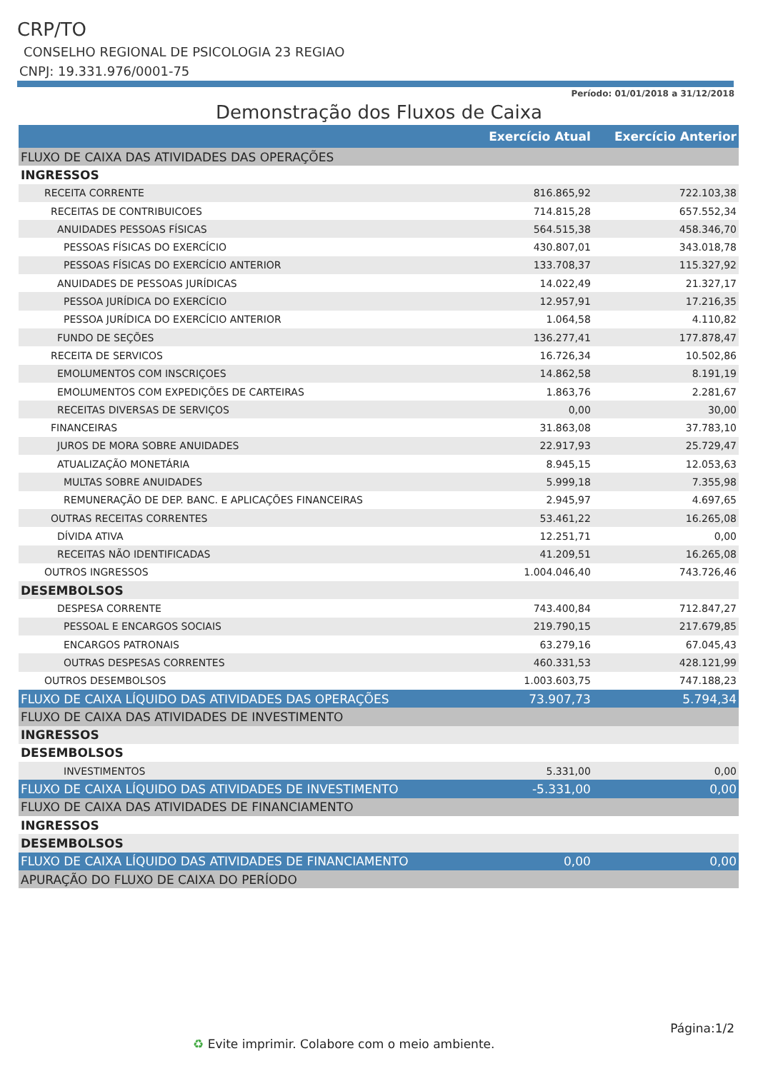CRP/TO
CONSELHO REGIONAL DE PSICOLOGIA 23 REGIAO
CNPJ: 19.331.976/0001-75
Período: 01/01/2018 a 31/12/2018
Demonstração dos Fluxos de Caixa
| | Exercício Atual | Exercício Anterior |
| --- | --- | --- |
| FLUXO DE CAIXA DAS ATIVIDADES DAS OPERAÇÕES | | |
| INGRESSOS | | |
| RECEITA CORRENTE | 816.865,92 | 722.103,38 |
| RECEITAS DE CONTRIBUICOES | 714.815,28 | 657.552,34 |
| ANUIDADES PESSOAS FÍSICAS | 564.515,38 | 458.346,70 |
| PESSOAS FÍSICAS DO EXERCÍCIO | 430.807,01 | 343.018,78 |
| PESSOAS FÍSICAS DO EXERCÍCIO ANTERIOR | 133.708,37 | 115.327,92 |
| ANUIDADES DE PESSOAS JURÍDICAS | 14.022,49 | 21.327,17 |
| PESSOA JURÍDICA DO EXERCÍCIO | 12.957,91 | 17.216,35 |
| PESSOA JURÍDICA DO EXERCÍCIO ANTERIOR | 1.064,58 | 4.110,82 |
| FUNDO DE SEÇÕES | 136.277,41 | 177.878,47 |
| RECEITA DE SERVICOS | 16.726,34 | 10.502,86 |
| EMOLUMENTOS COM INSCRIÇOES | 14.862,58 | 8.191,19 |
| EMOLUMENTOS COM EXPEDIÇÕES DE CARTEIRAS | 1.863,76 | 2.281,67 |
| RECEITAS DIVERSAS DE SERVIÇOS | 0,00 | 30,00 |
| FINANCEIRAS | 31.863,08 | 37.783,10 |
| JUROS DE MORA SOBRE ANUIDADES | 22.917,93 | 25.729,47 |
| ATUALIZAÇÃO MONETÁRIA | 8.945,15 | 12.053,63 |
| MULTAS SOBRE ANUIDADES | 5.999,18 | 7.355,98 |
| REMUNERAÇÃO DE DEP. BANC. E APLICAÇÕES FINANCEIRAS | 2.945,97 | 4.697,65 |
| OUTRAS RECEITAS CORRENTES | 53.461,22 | 16.265,08 |
| DÍVIDA ATIVA | 12.251,71 | 0,00 |
| RECEITAS NÃO IDENTIFICADAS | 41.209,51 | 16.265,08 |
| OUTROS INGRESSOS | 1.004.046,40 | 743.726,46 |
| DESEMBOLSOS | | |
| DESPESA CORRENTE | 743.400,84 | 712.847,27 |
| PESSOAL E ENCARGOS SOCIAIS | 219.790,15 | 217.679,85 |
| ENCARGOS PATRONAIS | 63.279,16 | 67.045,43 |
| OUTRAS DESPESAS CORRENTES | 460.331,53 | 428.121,99 |
| OUTROS DESEMBOLSOS | 1.003.603,75 | 747.188,23 |
| FLUXO DE CAIXA LÍQUIDO DAS ATIVIDADES DAS OPERAÇÕES | 73.907,73 | 5.794,34 |
| FLUXO DE CAIXA DAS ATIVIDADES DE INVESTIMENTO | | |
| INGRESSOS | | |
| DESEMBOLSOS | | |
| INVESTIMENTOS | 5.331,00 | 0,00 |
| FLUXO DE CAIXA LÍQUIDO DAS ATIVIDADES DE INVESTIMENTO | -5.331,00 | 0,00 |
| FLUXO DE CAIXA DAS ATIVIDADES DE FINANCIAMENTO | | |
| INGRESSOS | | |
| DESEMBOLSOS | | |
| FLUXO DE CAIXA LÍQUIDO DAS ATIVIDADES DE FINANCIAMENTO | 0,00 | 0,00 |
| APURAÇÃO DO FLUXO DE CAIXA DO PERÍODO | | |
Página:1/2
♻ Evite imprimir. Colabore com o meio ambiente.